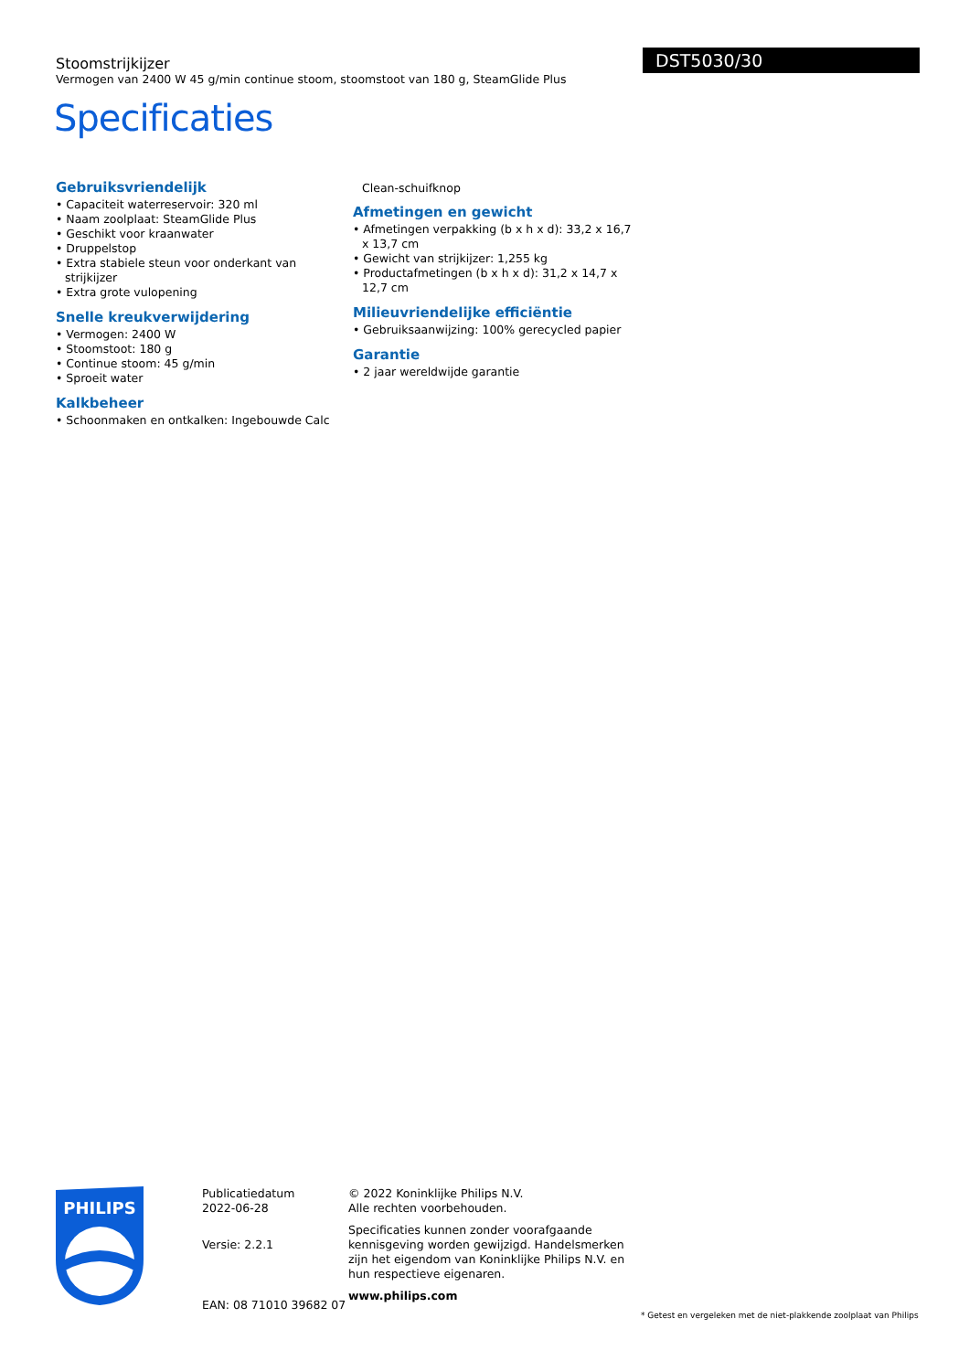Stoomstrijkijzer
Vermogen van 2400 W 45 g/min continue stoom, stoomstoot van 180 g, SteamGlide Plus
Specificaties
DST5030/30
Gebruiksvriendelijk
• Capaciteit waterreservoir: 320 ml
• Naam zoolplaat: SteamGlide Plus
• Geschikt voor kraanwater
• Druppelstop
• Extra stabiele steun voor onderkant van strijkijzer
• Extra grote vulopening
Snelle kreukverwijdering
• Vermogen: 2400 W
• Stoomstoot: 180 g
• Continue stoom: 45 g/min
• Sproeit water
Kalkbeheer
• Schoonmaken en ontkalken: Ingebouwde Calc
Clean-schuifknop
Afmetingen en gewicht
• Afmetingen verpakking (b x h x d): 33,2 x 16,7 x 13,7 cm
• Gewicht van strijkijzer: 1,255 kg
• Productafmetingen (b x h x d): 31,2 x 14,7 x 12,7 cm
Milieuvriendelijke efficiëntie
• Gebruiksaanwijzing: 100% gerecycled papier
Garantie
• 2 jaar wereldwijde garantie
PHILIPS
Publicatiedatum
2022-06-28
Versie: 2.2.1
EAN: 08 71010 39682 07
© 2022 Koninklijke Philips N.V.
Alle rechten voorbehouden.
Specificaties kunnen zonder voorafgaande kennisgeving worden gewijzigd. Handelsmerken zijn het eigendom van Koninklijke Philips N.V. en hun respectieve eigenaren.
www.philips.com
* Getest en vergeleken met de niet-plakkende zoolplaat van Philips